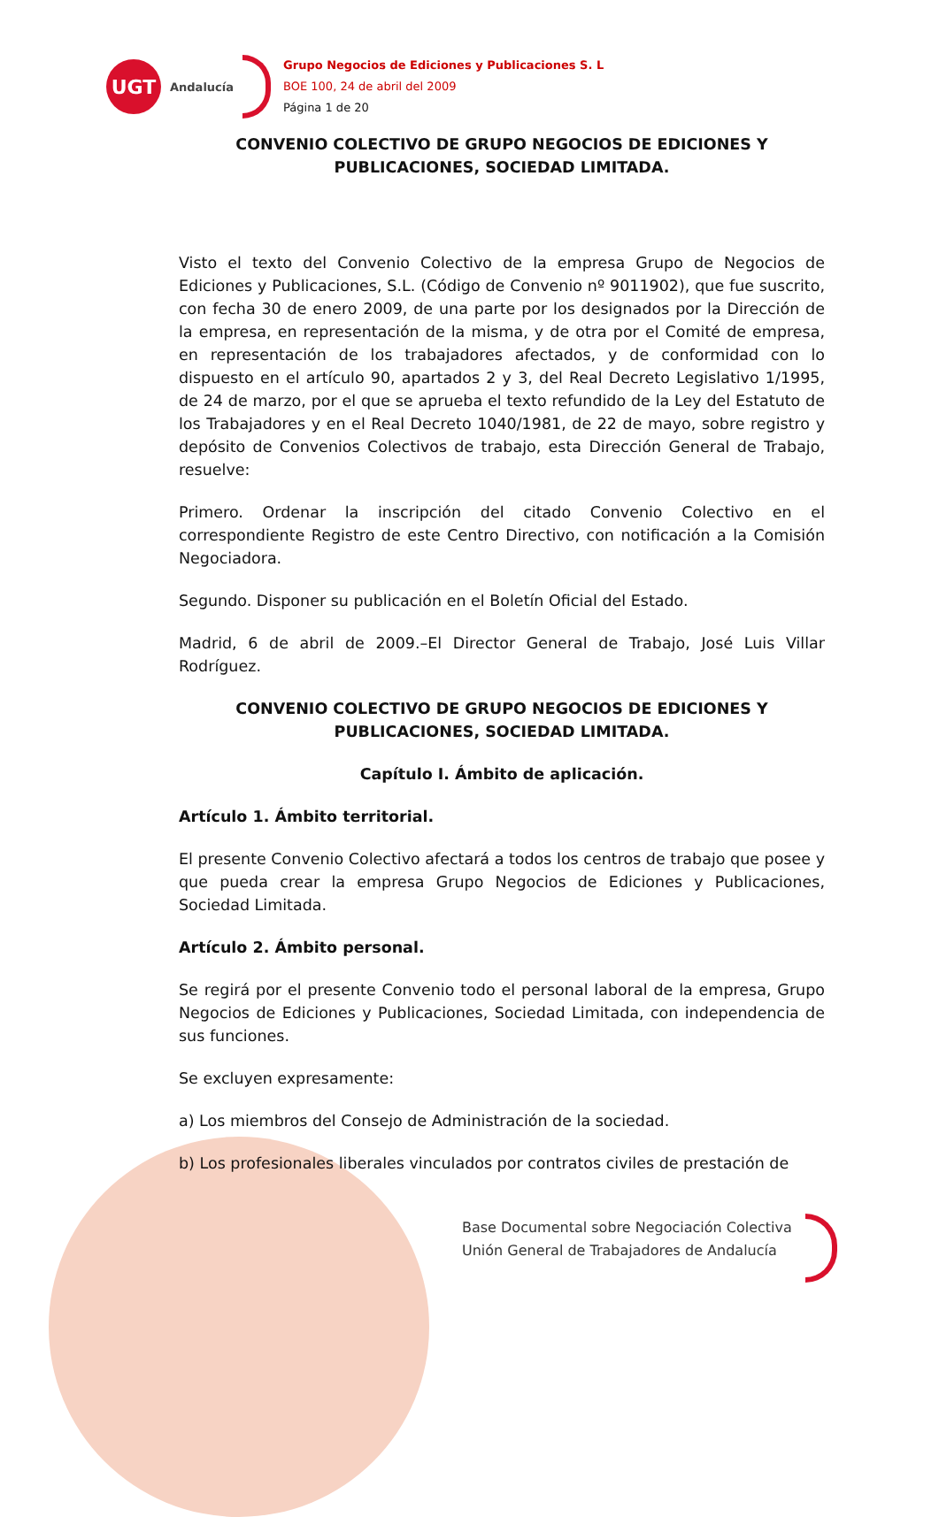UGT
Andalucía
Grupo Negocios de Ediciones y Publicaciones S. L
BOE 100, 24 de abril del 2009
Página 1 de 20
CONVENIO COLECTIVO DE GRUPO NEGOCIOS DE EDICIONES Y PUBLICACIONES, SOCIEDAD LIMITADA.
Visto el texto del Convenio Colectivo de la empresa Grupo de Negocios de Ediciones y Publicaciones, S.L. (Código de Convenio nº 9011902), que fue suscrito, con fecha 30 de enero 2009, de una parte por los designados por la Dirección de la empresa, en representación de la misma, y de otra por el Comité de empresa, en representación de los trabajadores afectados, y de conformidad con lo dispuesto en el artículo 90, apartados 2 y 3, del Real Decreto Legislativo 1/1995, de 24 de marzo, por el que se aprueba el texto refundido de la Ley del Estatuto de los Trabajadores y en el Real Decreto 1040/1981, de 22 de mayo, sobre registro y depósito de Convenios Colectivos de trabajo, esta Dirección General de Trabajo, resuelve:
Primero. Ordenar la inscripción del citado Convenio Colectivo en el correspondiente Registro de este Centro Directivo, con notificación a la Comisión Negociadora.
Segundo. Disponer su publicación en el Boletín Oficial del Estado.
Madrid, 6 de abril de 2009.–El Director General de Trabajo, José Luis Villar Rodríguez.
CONVENIO COLECTIVO DE GRUPO NEGOCIOS DE EDICIONES Y PUBLICACIONES, SOCIEDAD LIMITADA.
Capítulo I. Ámbito de aplicación.
Artículo 1. Ámbito territorial.
El presente Convenio Colectivo afectará a todos los centros de trabajo que posee y que pueda crear la empresa Grupo Negocios de Ediciones y Publicaciones, Sociedad Limitada.
Artículo 2. Ámbito personal.
Se regirá por el presente Convenio todo el personal laboral de la empresa, Grupo Negocios de Ediciones y Publicaciones, Sociedad Limitada, con independencia de sus funciones.
Se excluyen expresamente:
a) Los miembros del Consejo de Administración de la sociedad.
b) Los profesionales liberales vinculados por contratos civiles de prestación de
Base Documental sobre Negociación Colectiva
Unión General de Trabajadores de Andalucía